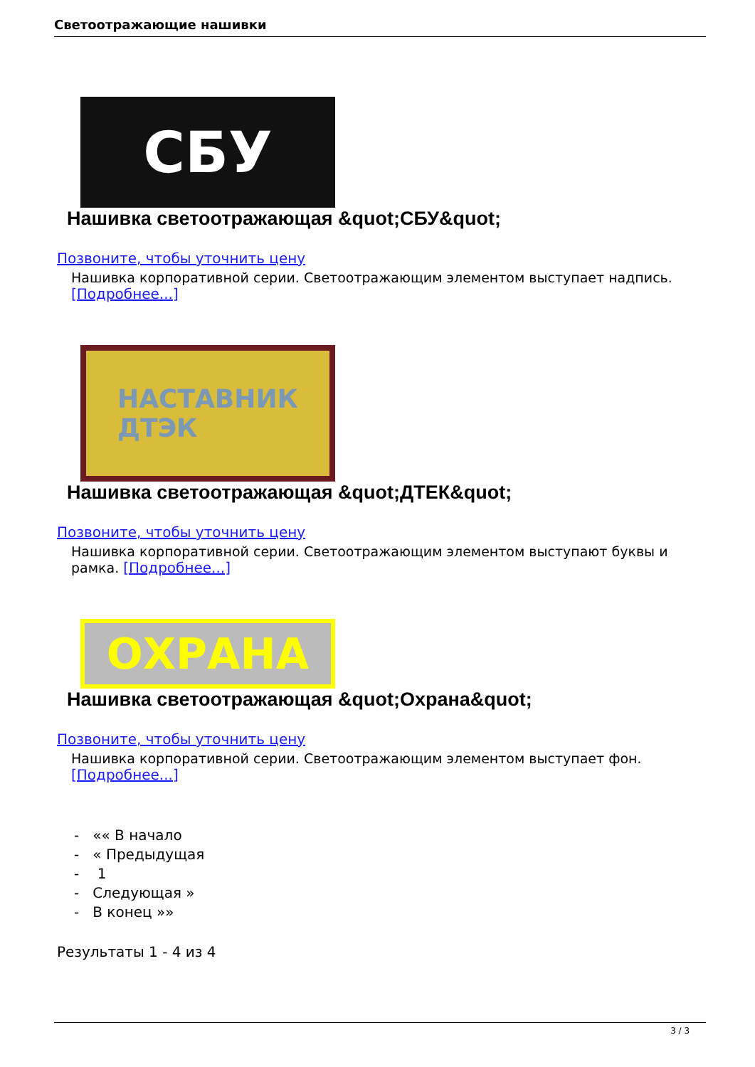Светоотражающие нашивки
СБУ
Нашивка светоотражающая &quot;СБУ&quot;
Позвоните, чтобы уточнить цену
Нашивка корпоративной серии. Светоотражающим элементом выступает надпись. [Подробнее...]
НАСТАВНИК
ДТЭК
Нашивка светоотражающая &quot;ДТЕК&quot;
Позвоните, чтобы уточнить цену
Нашивка корпоративной серии. Светоотражающим элементом выступают буквы и рамка. [Подробнее...]
ОХРАНА
Нашивка светоотражающая &quot;Охрана&quot;
Позвоните, чтобы уточнить цену
Нашивка корпоративной серии. Светоотражающим элементом выступает фон. [Подробнее...]
- «« В начало
- « Предыдущая
- 1
- Следующая »
- В конец »»
Результаты 1 - 4 из 4
3 / 3